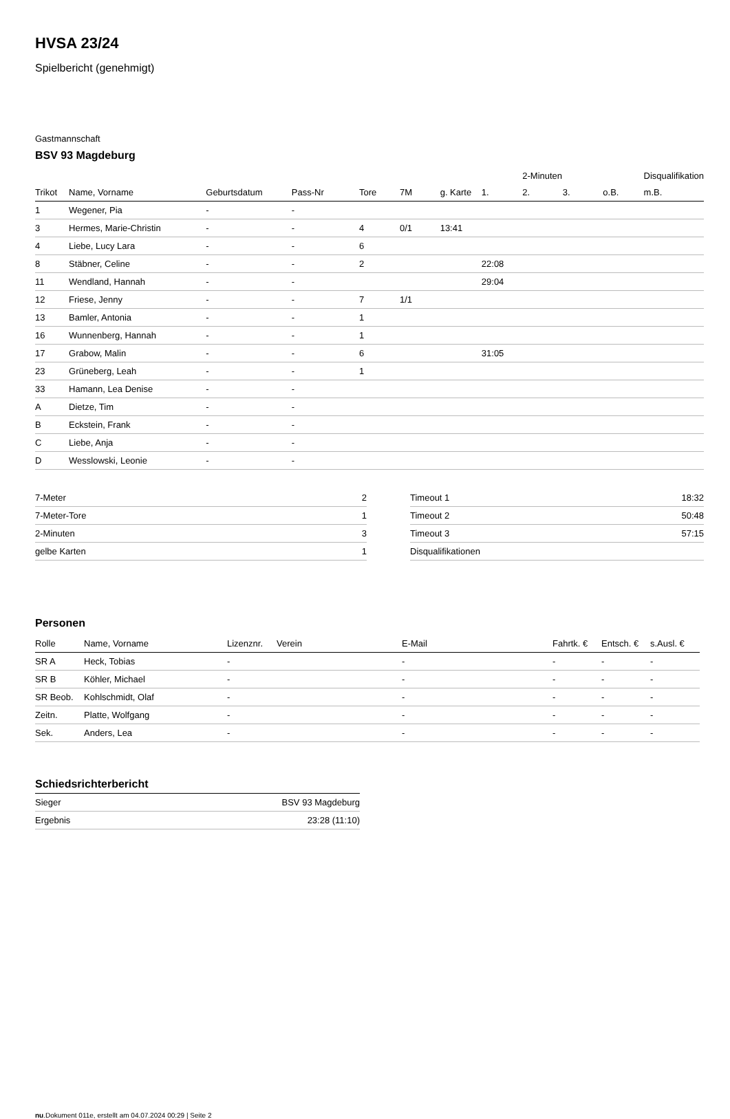HVSA 23/24
Spielbericht (genehmigt)
Gastmannschaft
BSV 93 Magdeburg
| | | | | | | | | 2-Minuten | | | Disqualifikation |
| Trikot | Name, Vorname | Geburtsdatum | Pass-Nr | Tore | 7M | g. Karte | 1. | 2. | 3. | o.B. | m.B. |
| 1 | Wegener, Pia | - | - | | | | | | | | |
| 3 | Hermes, Marie-Christin | - | - | 4 | 0/1 | 13:41 | | | | | |
| 4 | Liebe, Lucy Lara | - | - | 6 | | | | | | | |
| 8 | Stäbner, Celine | - | - | 2 | | | 22:08 | | | | |
| 11 | Wendland, Hannah | - | - | | | | 29:04 | | | | |
| 12 | Friese, Jenny | - | - | 7 | 1/1 | | | | | | |
| 13 | Bamler, Antonia | - | - | 1 | | | | | | | |
| 16 | Wunnenberg, Hannah | - | - | 1 | | | | | | | |
| 17 | Grabow, Malin | - | - | 6 | | | 31:05 | | | | |
| 23 | Grüneberg, Leah | - | - | 1 | | | | | | | |
| 33 | Hamann, Lea Denise | - | - | | | | | | | | |
| A | Dietze, Tim | - | - | | | | | | | | |
| B | Eckstein, Frank | - | - | | | | | | | | |
| C | Liebe, Anja | - | - | | | | | | | | |
| D | Wesslowski, Leonie | - | - | | | | | | | | |
| 7-Meter | 2 |
| 7-Meter-Tore | 1 |
| 2-Minuten | 3 |
| gelbe Karten | 1 |
| Timeout 1 | 18:32 |
| Timeout 2 | 50:48 |
| Timeout 3 | 57:15 |
| Disqualifikationen | |
Personen
| Rolle | Name, Vorname | Lizenznr. | Verein | E-Mail | Fahrtk. € | Entsch. € | s.Ausl. € |
| --- | --- | --- | --- | --- | --- | --- | --- |
| SR A | Heck, Tobias | - | | - | - | - | - |
| SR B | Köhler, Michael | - | | - | - | - | - |
| SR Beob. | Kohlschmidt, Olaf | - | | - | - | - | - |
| Zeitn. | Platte, Wolfgang | - | | - | - | - | - |
| Sek. | Anders, Lea | - | | - | - | - | - |
Schiedsrichterbericht
| Sieger | BSV 93 Magdeburg |
| Ergebnis | 23:28 (11:10) |
nu.Dokument 011e, erstellt am 04.07.2024 00:29 | Seite 2